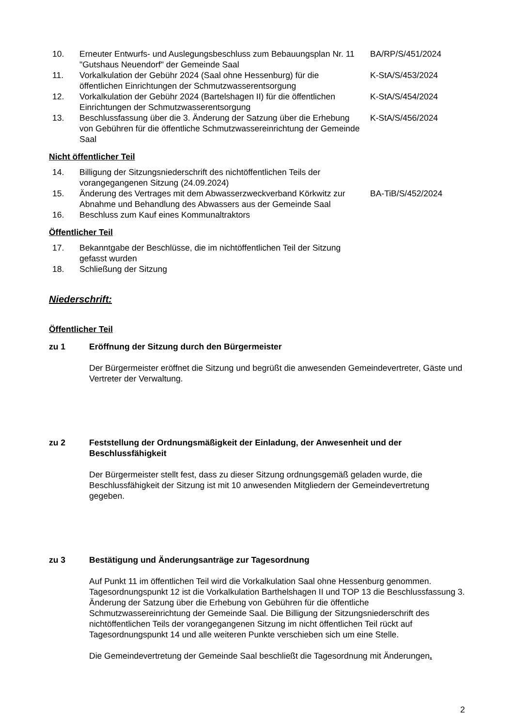| 10. | Erneuter Entwurfs- und Auslegungsbeschluss zum Bebauungsplan Nr. 11 "Gutshaus Neuendorf" der Gemeinde Saal | BA/RP/S/451/2024 |
| 11. | Vorkalkulation der Gebühr 2024 (Saal ohne Hessenburg) für die öffentlichen Einrichtungen der Schmutzwasserentsorgung | K-StA/S/453/2024 |
| 12. | Vorkalkulation der Gebühr 2024 (Bartelshagen II) für die öffentlichen Einrichtungen der Schmutzwasserentsorgung | K-StA/S/454/2024 |
| 13. | Beschlussfassung über die 3. Änderung der Satzung über die Erhebung von Gebühren für die öffentliche Schmutzwassereinrichtung der Gemeinde Saal | K-StA/S/456/2024 |
Nicht öffentlicher Teil
| 14. | Billigung der Sitzungsniederschrift des nichtöffentlichen Teils der vorangegangenen Sitzung (24.09.2024) | |
| 15. | Änderung des Vertrages mit dem Abwasserzweckverband Körkwitz zur Abnahme und Behandlung des Abwassers aus der Gemeinde Saal | BA-TiB/S/452/2024 |
| 16. | Beschluss zum Kauf eines Kommunaltraktors | |
Öffentlicher Teil
| 17. | Bekanntgabe der Beschlüsse, die im nichtöffentlichen Teil der Sitzung gefasst wurden | |
| 18. | Schließung der Sitzung | |
Niederschrift:
Öffentlicher Teil
zu 1 Eröffnung der Sitzung durch den Bürgermeister
Der Bürgermeister eröffnet die Sitzung und begrüßt die anwesenden Gemeindevertreter, Gäste und Vertreter der Verwaltung.
zu 2 Feststellung der Ordnungsmäßigkeit der Einladung, der Anwesenheit und der Beschlussfähigkeit
Der Bürgermeister stellt fest, dass zu dieser Sitzung ordnungsgemäß geladen wurde, die Beschlussfähigkeit der Sitzung ist mit 10 anwesenden Mitgliedern der Gemeindevertretung gegeben.
zu 3 Bestätigung und Änderungsanträge zur Tagesordnung
Auf Punkt 11 im öffentlichen Teil wird die Vorkalkulation Saal ohne Hessenburg genommen. Tagesordnungspunkt 12 ist die Vorkalkulation Barthelshagen II und TOP 13 die Beschlussfassung 3. Änderung der Satzung über die Erhebung von Gebühren für die öffentliche Schmutzwassereinrichtung der Gemeinde Saal. Die Billigung der Sitzungsniederschrift des nichtöffentlichen Teils der vorangegangenen Sitzung im nicht öffentlichen Teil rückt auf Tagesordnungspunkt 14 und alle weiteren Punkte verschieben sich um eine Stelle.
Die Gemeindevertretung der Gemeinde Saal beschließt die Tagesordnung mit Änderungen.
2